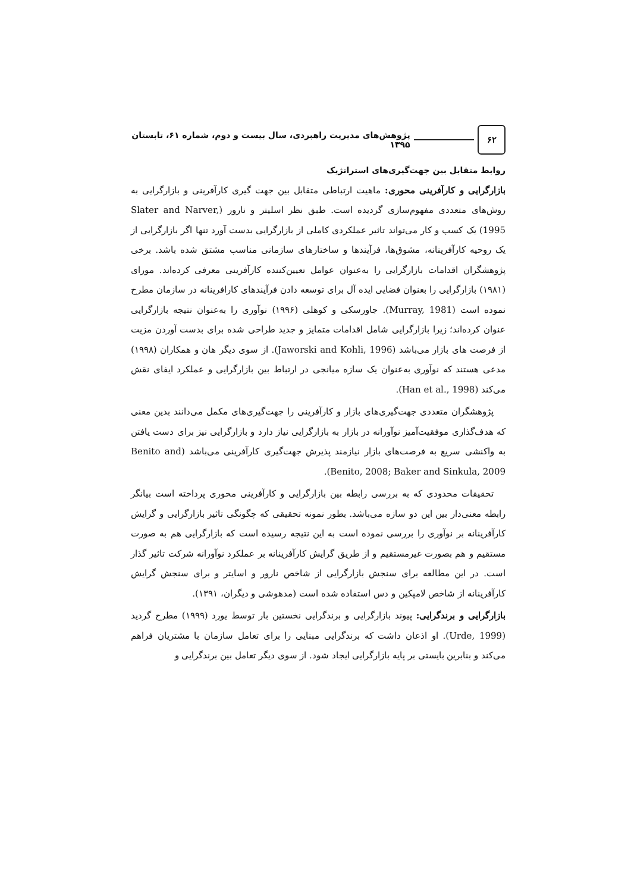۶۲
پژوهش‌های مدیریت راهبردی، سال بیست و دوم، شماره ۶۱، تابستان ۱۳۹۵
روابط متقابل بین جهت‌گیری‌های استراتژیک
بازارگرایی و کارآفرینی محوری: ماهیت ارتباطی متقابل بین جهت گیری کارآفرینی و بازارگرایی به روش‌های متعددی مفهوم‌سازی گردیده است. طبق نظر اسلیتر و نارور (Slater and Narver, 1995) یک کسب و کار می‌تواند تاثیر عملکردی کاملی از بازارگرایی بدست آورد تنها اگر بازارگرایی از یک روحیه کارآفرینانه، مشوق‌ها، فرآیندها و ساختارهای سازمانی مناسب مشتق شده باشد. برخی پژوهشگران اقدامات بازارگرایی را به‌عنوان عوامل تعیین‌کننده کارآفرینی معرفی کرده‌اند. مورای (۱۹۸۱) بازارگرایی را بعنوان فضایی ایده آل برای توسعه دادن فرآیندهای کارافرینانه در سازمان مطرح نموده است (Murray, 1981). جاورسکی و کوهلی (۱۹۹۶) نوآوری را به‌عنوان نتیجه بازارگرایی عنوان کرده‌اند؛ زیرا بازارگرایی شامل اقدامات متمایز و جدید طراحی شده برای بدست آوردن مزیت از فرصت های بازار می‌باشد (Jaworski and Kohli, 1996). از سوی دیگر هان و همکاران (۱۹۹۸) مدعی هستند که نوآوری به‌عنوان یک سازه میانجی در ارتباط بین بازارگرایی و عملکرد ایفای نقش می‌کند (Han et al., 1998).
پژوهشگران متعددی جهت‌گیری‌های بازار و کارآفرینی را جهت‌گیری‌های مکمل می‌دانند بدین معنی که هدف‌گذاری موفقیت‌آمیز نوآورانه در بازار به بازارگرایی نیاز دارد و بازارگرایی نیز برای دست یافتن به واکنشی سریع به فرصت‌های بازار نیازمند پذیرش جهت‌گیری کارآفرینی می‌باشد (Benito and Benito, 2008; Baker and Sinkula, 2009).
تحقیقات محدودی که به بررسی رابطه بین بازارگرایی و کارآفرینی محوری پرداخته است بیانگر رابطه معنی‌دار بین این دو سازه می‌باشد. بطور نمونه تحقیقی که چگونگی تاثیر بازارگرایی و گرایش کارآفرینانه بر نوآوری را بررسی نموده است به این نتیجه رسیده است که بازارگرایی هم به صورت مستقیم و هم بصورت غیرمستقیم و از طریق گرایش کارآفرینانه بر عملکرد نوآورانه شرکت تاثیر گذار است. در این مطالعه برای سنجش بازارگرایی از شاخص نارور و اسایتر و برای سنجش گرایش کارآفرینانه از شاخص لامپکین و دس استفاده شده است (مدهوشی و دیگران، ۱۳۹۱).
بازارگرایی و برندگرایی: پیوند بازارگرایی و برندگرایی نخستین بار توسط یورد (۱۹۹۹) مطرح گردید (Urde, 1999). او اذعان داشت که برندگرایی مبنایی را برای تعامل سازمان با مشتریان فراهم می‌کند و بنابرین بایستی بر پایه بازارگرایی ایجاد شود. از سوی دیگر تعامل بین برندگرایی و